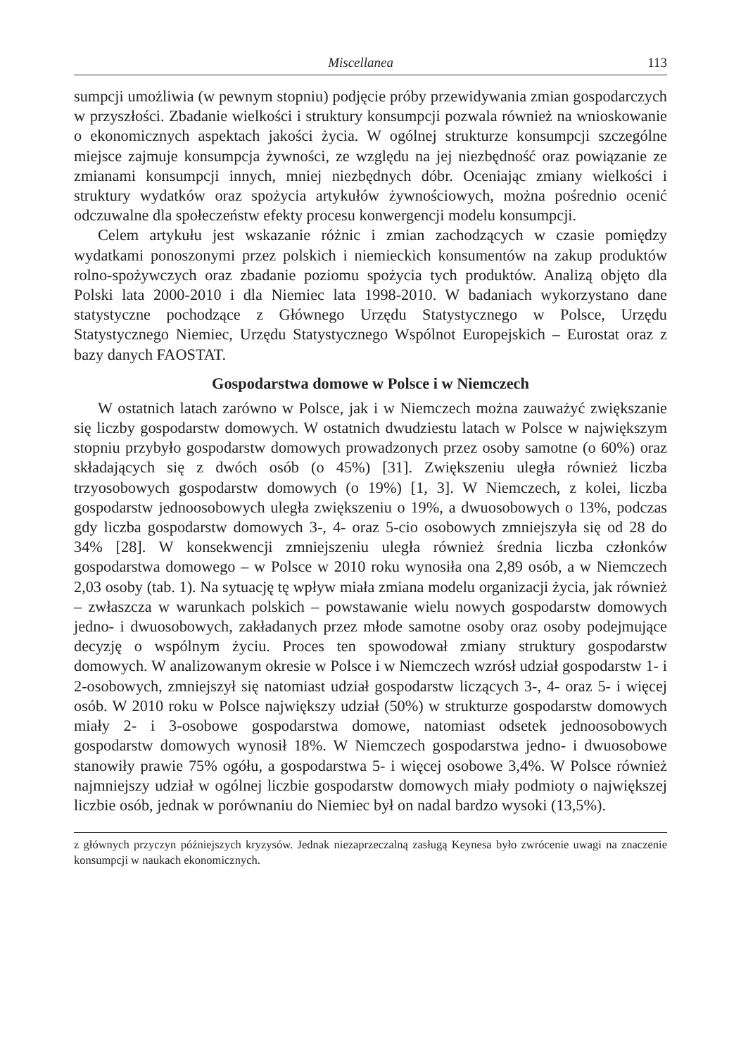Miscellanea 113
sumpcji umożliwia (w pewnym stopniu) podjęcie próby przewidywania zmian gospodarczych w przyszłości. Zbadanie wielkości i struktury konsumpcji pozwala również na wnioskowanie o ekonomicznych aspektach jakości życia. W ogólnej strukturze konsumpcji szczególne miejsce zajmuje konsumpcja żywności, ze względu na jej niezbędność oraz powiązanie ze zmianami konsumpcji innych, mniej niezbędnych dóbr. Oceniając zmiany wielkości i struktury wydatków oraz spożycia artykułów żywnościowych, można pośrednio ocenić odczuwalne dla społeczeństw efekty procesu konwergencji modelu konsumpcji.
Celem artykułu jest wskazanie różnic i zmian zachodzących w czasie pomiędzy wydatkami ponoszonymi przez polskich i niemieckich konsumentów na zakup produktów rolno-spożywczych oraz zbadanie poziomu spożycia tych produktów. Analizą objęto dla Polski lata 2000-2010 i dla Niemiec lata 1998-2010. W badaniach wykorzystano dane statystyczne pochodzące z Głównego Urzędu Statystycznego w Polsce, Urzędu Statystycznego Niemiec, Urzędu Statystycznego Wspólnot Europejskich – Eurostat oraz z bazy danych FAOSTAT.
Gospodarstwa domowe w Polsce i w Niemczech
W ostatnich latach zarówno w Polsce, jak i w Niemczech można zauważyć zwiększanie się liczby gospodarstw domowych. W ostatnich dwudziestu latach w Polsce w największym stopniu przybyło gospodarstw domowych prowadzonych przez osoby samotne (o 60%) oraz składających się z dwóch osób (o 45%) [31]. Zwiększeniu uległa również liczba trzyosobowych gospodarstw domowych (o 19%) [1, 3]. W Niemczech, z kolei, liczba gospodarstw jednoosobowych uległa zwiększeniu o 19%, a dwuosobowych o 13%, podczas gdy liczba gospodarstw domowych 3-, 4- oraz 5-cio osobowych zmniejszyła się od 28 do 34% [28]. W konsekwencji zmniejszeniu uległa również średnia liczba członków gospodarstwa domowego – w Polsce w 2010 roku wynosiła ona 2,89 osób, a w Niemczech 2,03 osoby (tab. 1). Na sytuację tę wpływ miała zmiana modelu organizacji życia, jak również – zwłaszcza w warunkach polskich – powstawanie wielu nowych gospodarstw domowych jedno- i dwuosobowych, zakładanych przez młode samotne osoby oraz osoby podejmujące decyzję o wspólnym życiu. Proces ten spowodował zmiany struktury gospodarstw domowych. W analizowanym okresie w Polsce i w Niemczech wzrósł udział gospodarstw 1- i 2-osobowych, zmniejszył się natomiast udział gospodarstw liczących 3-, 4- oraz 5- i więcej osób. W 2010 roku w Polsce największy udział (50%) w strukturze gospodarstw domowych miały 2- i 3-osobowe gospodarstwa domowe, natomiast odsetek jednoosobowych gospodarstw domowych wynosił 18%. W Niemczech gospodarstwa jedno- i dwuosobowe stanowiły prawie 75% ogółu, a gospodarstwa 5- i więcej osobowe 3,4%. W Polsce również najmniejszy udział w ogólnej liczbie gospodarstw domowych miały podmioty o największej liczbie osób, jednak w porównaniu do Niemiec był on nadal bardzo wysoki (13,5%).
z głównych przyczyn późniejszych kryzysów. Jednak niezaprzeczalną zasługą Keynesa było zwrócenie uwagi na znaczenie konsumpcji w naukach ekonomicznych.